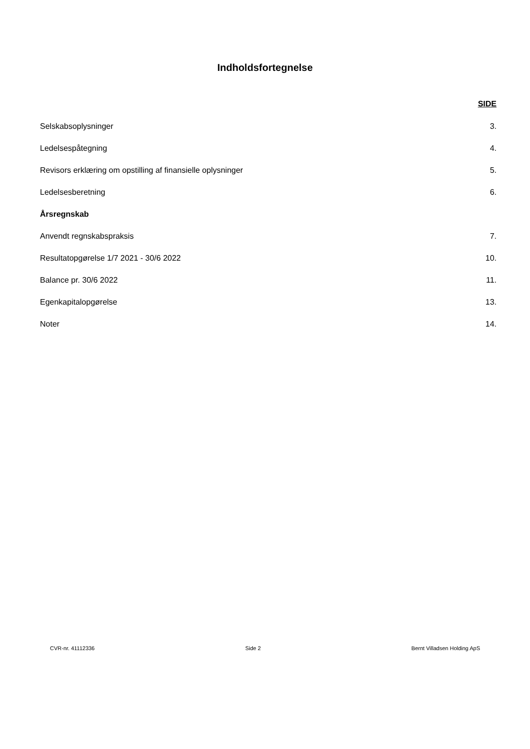Indholdsfortegnelse
SIDE
Selskabsoplysninger 3.
Ledelsespåtegning 4.
Revisors erklæring om opstilling af finansielle oplysninger 5.
Ledelsesberetning 6.
Årsregnskab
Anvendt regnskabspraksis 7.
Resultatopgørelse 1/7 2021 - 30/6 2022 10.
Balance pr. 30/6 2022 11.
Egenkapitalopgørelse 13.
Noter 14.
CVR-nr. 41112336 Side 2 Bernt Villadsen Holding ApS